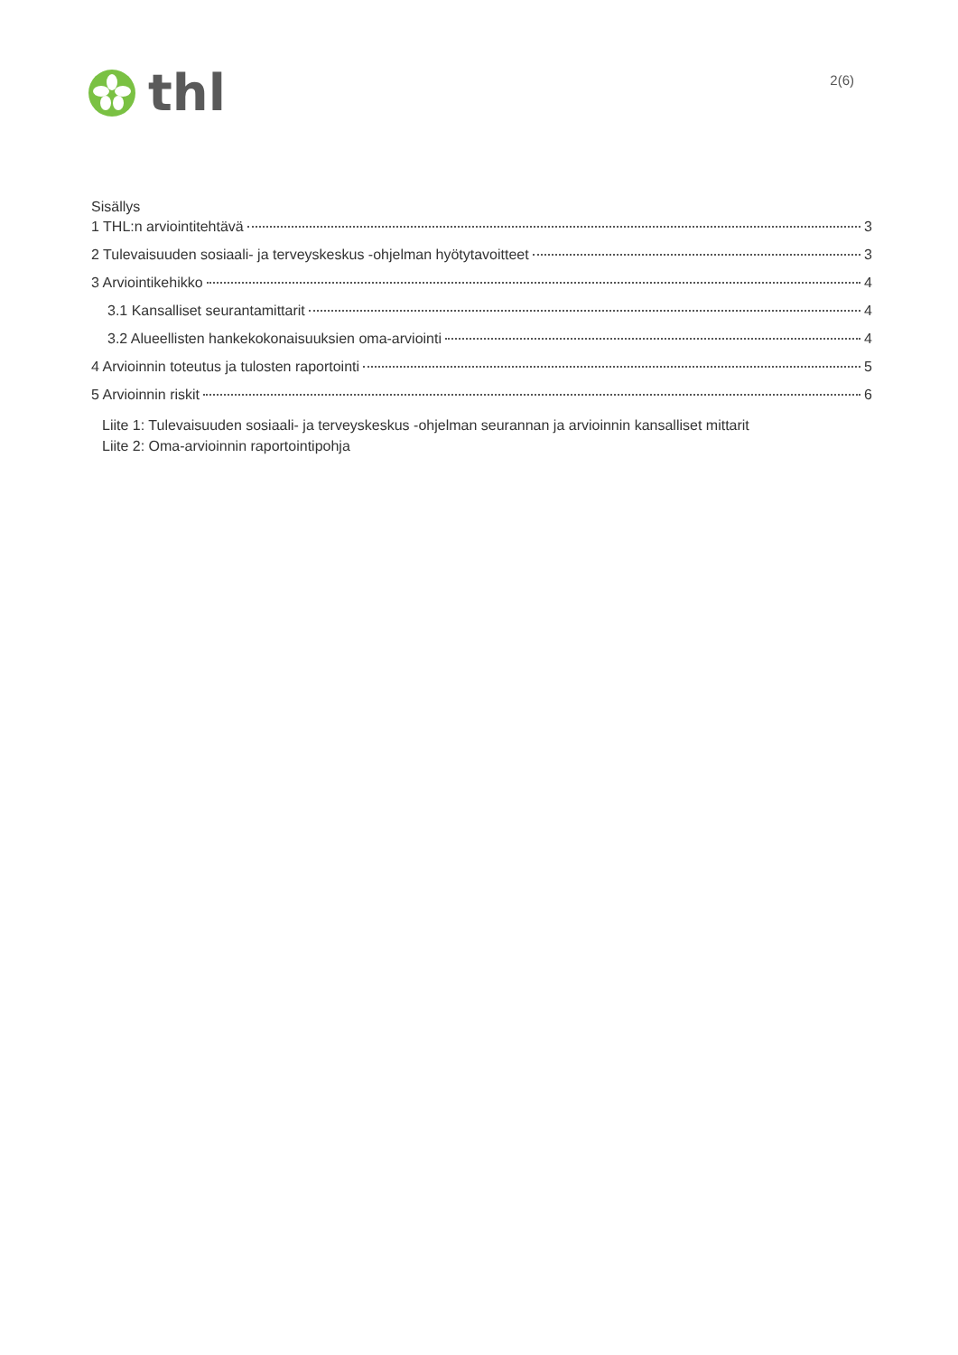thl
2(6)
Sisällys
1 THL:n arviointitehtävä 3
2 Tulevaisuuden sosiaali- ja terveyskeskus -ohjelman hyötytavoitteet 3
3 Arviointikehikko 4
3.1 Kansalliset seurantamittarit 4
3.2 Alueellisten hankekokonaisuuksien oma-arviointi 4
4 Arvioinnin toteutus ja tulosten raportointi 5
5 Arvioinnin riskit 6
Liite 1: Tulevaisuuden sosiaali- ja terveyskeskus -ohjelman seurannan ja arvioinnin kansalliset mittarit
Liite 2: Oma-arvioinnin raportointipohja